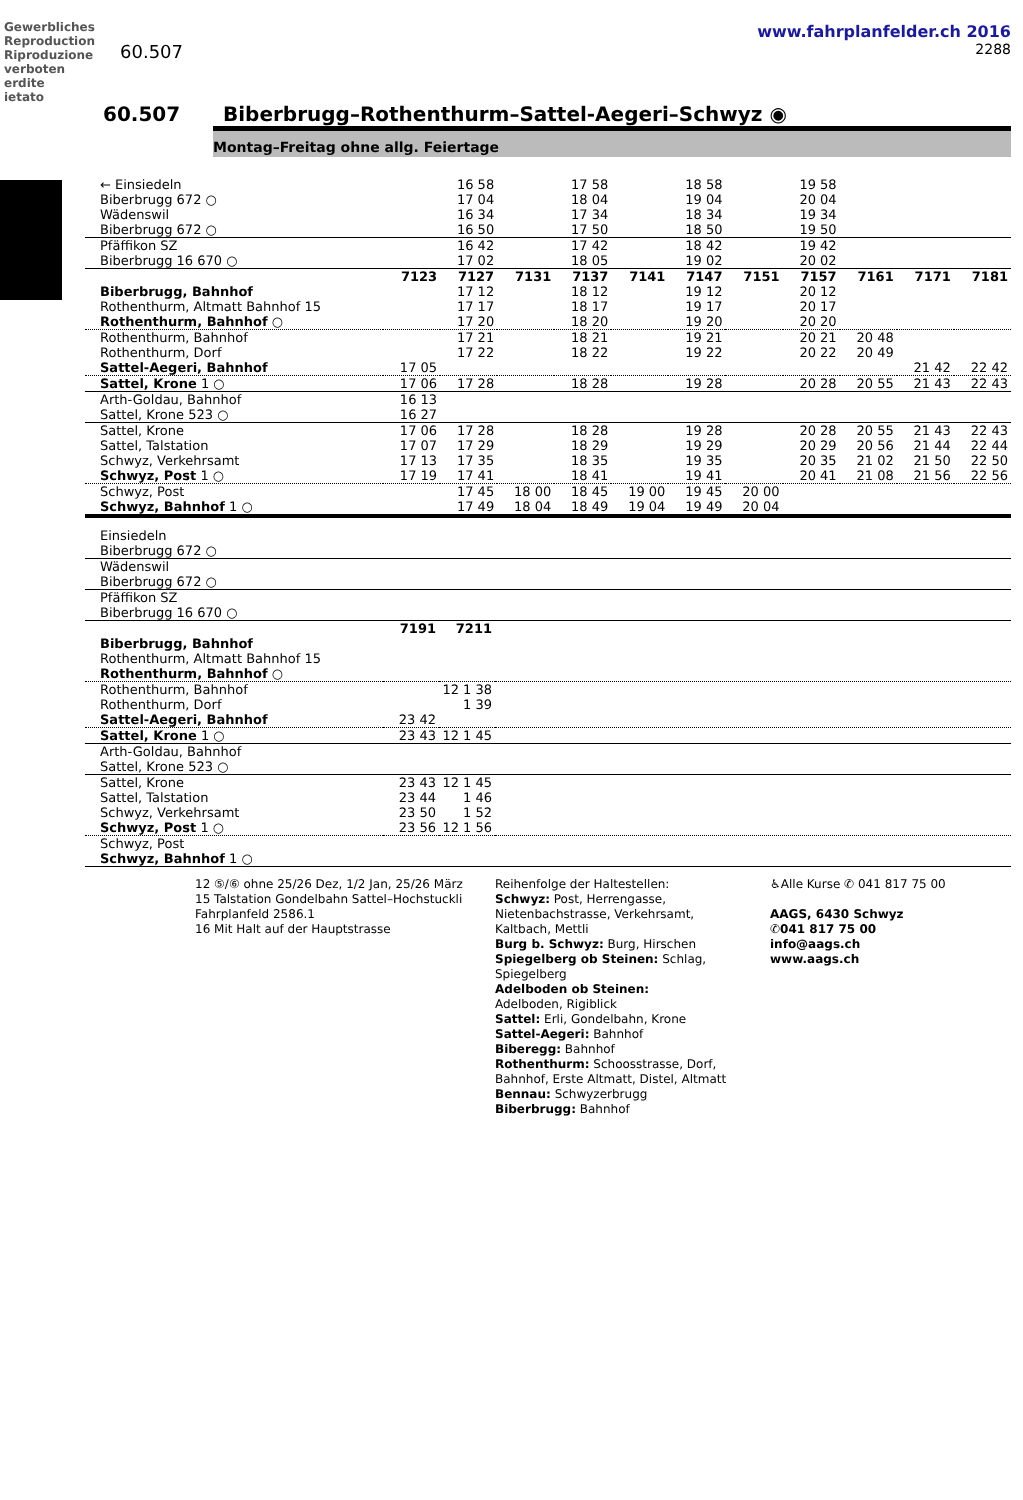Gewerbliches Reproduction Riproduzione verboten erdite ietato
www.fahrplanfelder.ch 2016
60.507 2288
60.507 Biberbrugg–Rothenthurm–Sattel-Aegeri–Schwyz ◉
Montag–Freitag ohne allg. Feiertage
| ← Einsiedeln Biberbrugg 672 ○ | | 16 58 17 04 | | 17 58 18 04 | | 18 58 19 04 | | 19 58 20 04 | | | |
| Wädenswil Biberbrugg 672 ○ | | 16 34 16 50 | | 17 34 17 50 | | 18 34 18 50 | | 19 34 19 50 | | | |
| Pfäffikon SZ Biberbrugg 16 670 ○ | | 16 42 17 02 | | 17 42 18 05 | | 18 42 19 02 | | 19 42 20 02 | | | |
| | 7123 | 7127 | 7131 | 7137 | 7141 | 7147 | 7151 | 7157 | 7161 | 7171 | 7181 |
| Biberbrugg, Bahnhof Rothenthurm, Altmatt Bahnhof 15 Rothenthurm, Bahnhof ○ | | 17 12 17 17 17 20 | | 18 12 18 17 18 20 | | 19 12 19 17 19 20 | | 20 12 20 17 20 20 | | | |
| Rothenthurm, Bahnhof Rothenthurm, Dorf Sattel-Aegeri, Bahnhof | 17 05 | 17 21 17 22 | | 18 21 18 22 | | 19 21 19 22 | | 20 21 20 22 | 20 48 20 49 | 21 42 | 22 42 |
| Sattel, Krone 1 ○ | 17 06 | 17 28 | | 18 28 | | 19 28 | | 20 28 | 20 55 | 21 43 | 22 43 |
| Arth-Goldau, Bahnhof Sattel, Krone 523 ○ | 16 13 16 27 | | | | | | | | | | |
| Sattel, Krone Sattel, Talstation Schwyz, Verkehrsamt Schwyz, Post 1 ○ | 17 06 17 07 17 13 17 19 | 17 28 17 29 17 35 17 41 | | 18 28 18 29 18 35 18 41 | | 19 28 19 29 19 35 19 41 | | 20 28 20 29 20 35 20 41 | 20 55 20 56 21 02 21 08 | 21 43 21 44 21 50 21 56 | 22 43 22 44 22 50 22 56 |
| Schwyz, Post Schwyz, Bahnhof 1 ○ | | 17 45 17 49 | 18 00 18 04 | 18 45 18 49 | 19 00 19 04 | 19 45 19 49 | 20 00 20 04 | | | | |
| Einsiedeln Biberbrugg 672 ○ | | | |
| Wädenswil Biberbrugg 672 ○ | | | |
| Pfäffikon SZ Biberbrugg 16 670 ○ | | | |
| | 7191 | 7211 | |
| Biberbrugg, Bahnhof Rothenthurm, Altmatt Bahnhof 15 Rothenthurm, Bahnhof ○ | | | |
| Rothenthurm, Bahnhof Rothenthurm, Dorf Sattel-Aegeri, Bahnhof | 23 42 | 12 1 38 1 39 | |
| Sattel, Krone 1 ○ | 23 43 | 12 1 45 | |
| Arth-Goldau, Bahnhof Sattel, Krone 523 ○ | | | |
| Sattel, Krone Sattel, Talstation Schwyz, Verkehrsamt Schwyz, Post 1 ○ | 23 43 23 44 23 50 23 56 | 12 1 45 1 46 1 52 12 1 56 | |
| Schwyz, Post Schwyz, Bahnhof 1 ○ | | | |
12 ⑤/⑥ ohne 25/26 Dez, 1/2 Jan, 25/26 März
15 Talstation Gondelbahn Sattel–Hochstuckli Fahrplanfeld 2586.1
16 Mit Halt auf der Hauptstrasse
Reihenfolge der Haltestellen:
Schwyz: Post, Herrengasse, Nietenbachstrasse, Verkehrsamt, Kaltbach, Mettli
Burg b. Schwyz: Burg, Hirschen
Spiegelberg ob Steinen: Schlag, Spiegelberg
Adelboden ob Steinen:
Adelboden, Rigiblick
Sattel: Erli, Gondelbahn, Krone
Sattel-Aegeri: Bahnhof
Biberegg: Bahnhof
Rothenthurm: Schoosstrasse, Dorf, Bahnhof, Erste Altmatt, Distel, Altmatt
Bennau: Schwyzerbrugg
Biberbrugg: Bahnhof
♿Alle Kurse ✆ 041 817 75 00
AAGS, 6430 Schwyz
✆041 817 75 00
info@aags.ch
www.aags.ch